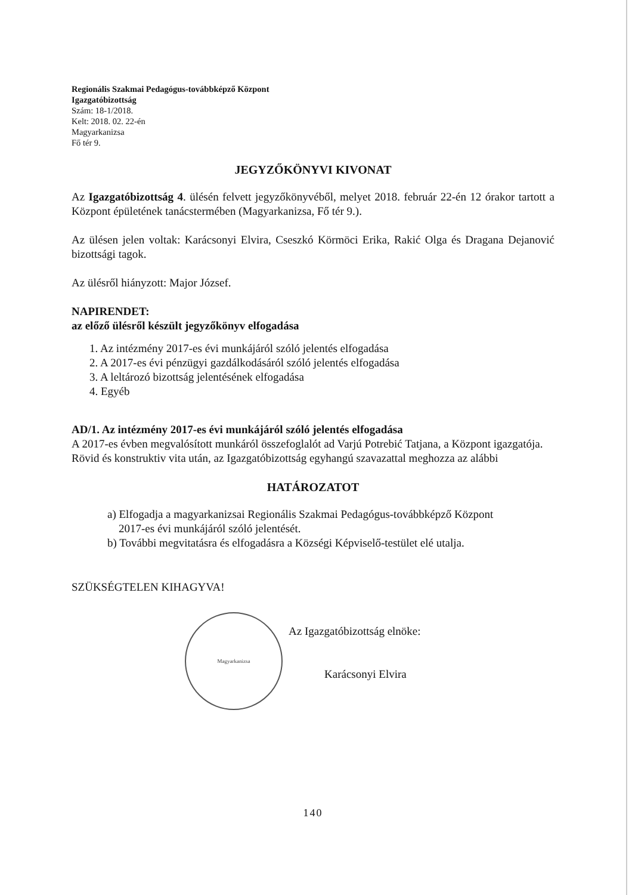Regionális Szakmai Pedagógus-továbbképző Központ
Igazgatóbizottság
Szám: 18-1/2018.
Kelt: 2018. 02. 22-én
Magyarkanizsa
Fő tér 9.
JEGYZŐKÖNYVI KIVONAT
Az Igazgatóbizottság 4. ülésén felvett jegyzőkönyvéből, melyet 2018. február 22-én 12 órakor tartott a Központ épületének tanácstermében (Magyarkanizsa, Fő tér 9.).
Az ülésen jelen voltak: Karácsonyi Elvira, Cseszkó Körmöci Erika, Rakić Olga és Dragana Dejanović bizottsági tagok.
Az ülésről hiányzott: Major József.
NAPIRENDET:
az előző ülésről készült jegyzőkönyv elfogadása
1. Az intézmény 2017-es évi munkájáról szóló jelentés elfogadása
2. A 2017-es évi pénzügyi gazdálkodásáról szóló jelentés elfogadása
3. A leltározó bizottság jelentésének elfogadása
4. Egyéb
AD/1. Az intézmény 2017-es évi munkájáról szóló jelentés elfogadása
A 2017-es évben megvalósított munkáról összefoglalót ad Varjú Potrebić Tatjana, a Központ igazgatója.
Rövid és konstruktiv vita után, az Igazgatóbizottság egyhangú szavazattal meghozza az alábbi
HATÁROZATOT
a) Elfogadja a magyarkanizsai Regionális Szakmai Pedagógus-továbbképző Központ
2017-es évi munkájáról szóló jelentését.
b) További megvitatásra és elfogadásra a Községi Képviselő-testület elé utalja.
SZÜKSÉGTELEN KIHAGYVA!
Magyarkanizsa
Az Igazgatóbizottság elnöke:
Karácsonyi Elvira
140